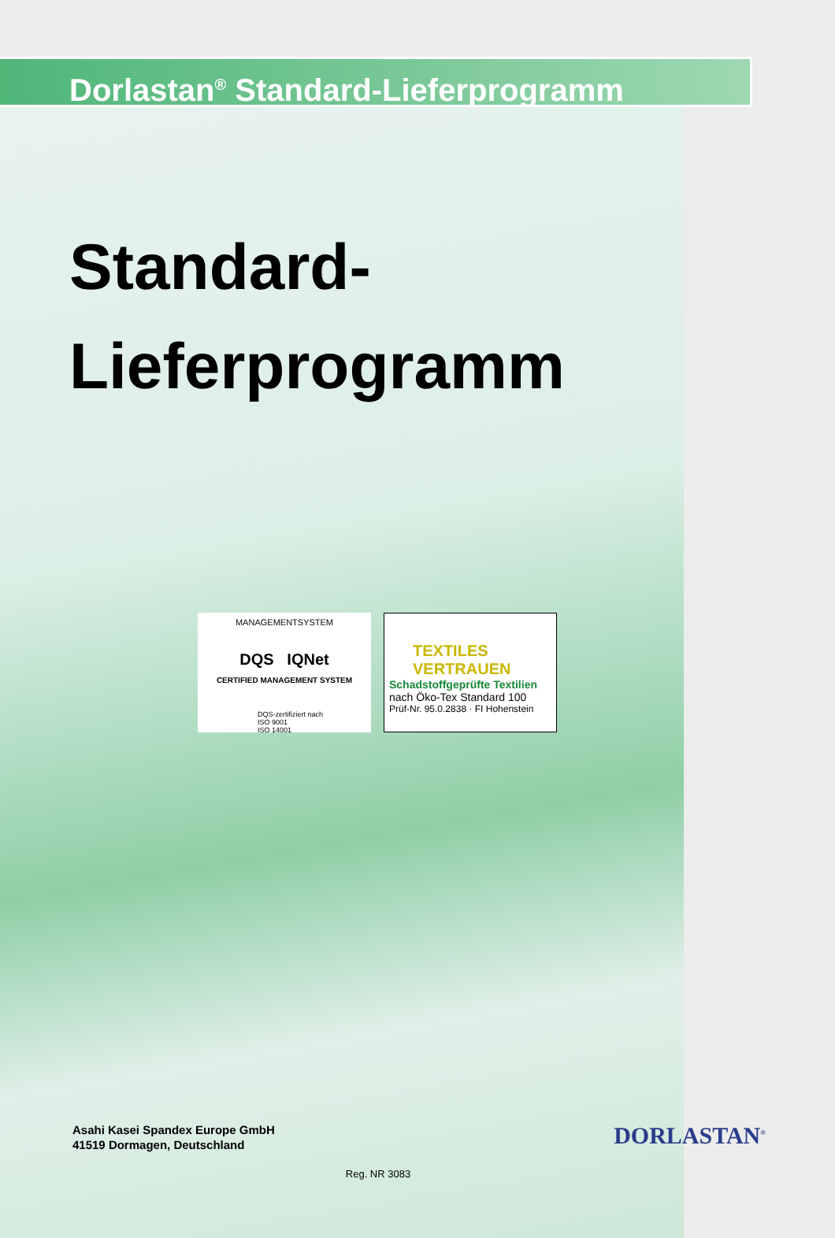Dorlastan<sup>®</sup> Standard-Lieferprogramm
Standard-
Lieferprogramm
MANAGEMENTSYSTEM
DQS IQNet
CERTIFIED MANAGEMENT SYSTEM
DQS-zertifiziert nach
ISO 9001
ISO 14001
TEXTILES
VERTRAUEN
Schadstoffgeprüfte Textilien
nach Öko-Tex Standard 100
Prüf-Nr. 95.0.2838 · FI Hohenstein
Asahi Kasei Spandex Europe GmbH
41519 Dormagen, Deutschland
DORLASTAN<sup>®</sup>
Reg. NR 3083